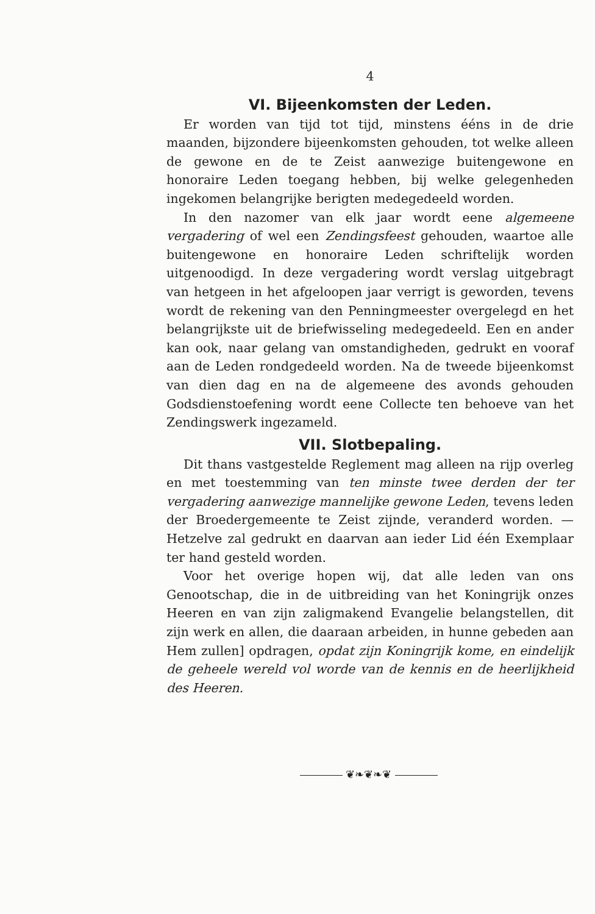4
VI. Bijeenkomsten der Leden.
Er worden van tijd tot tijd, minstens ééns in de drie maanden, bijzondere bijeenkomsten gehouden, tot welke alleen de gewone en de te Zeist aanwezige buitengewone en honoraire Leden toegang hebben, bij welke gelegenheden ingekomen belangrijke berigten medegedeeld worden.
In den nazomer van elk jaar wordt eene algemeene vergadering of wel een Zendingsfeest gehouden, waartoe alle buitengewone en honoraire Leden schriftelijk worden uitgenoodigd. In deze vergadering wordt verslag uitgebragt van hetgeen in het afgeloopen jaar verrigt is geworden, tevens wordt de rekening van den Penningmeester overgelegd en het belangrijkste uit de briefwisseling medegedeeld. Een en ander kan ook, naar gelang van omstandigheden, gedrukt en vooraf aan de Leden rondgedeeld worden. Na de tweede bijeenkomst van dien dag en na de algemeene des avonds gehouden Godsdienstoefening wordt eene Collecte ten behoeve van het Zendingswerk ingezameld.
VII. Slotbepaling.
Dit thans vastgestelde Reglement mag alleen na rijp overleg en met toestemming van ten minste twee derden der ter vergadering aanwezige mannelijke gewone Leden, tevens leden der Broedergemeente te Zeist zijnde, veranderd worden. — Hetzelve zal gedrukt en daarvan aan ieder Lid één Exemplaar ter hand gesteld worden.
Voor het overige hopen wij, dat alle leden van ons Genootschap, die in de uitbreiding van het Koningrijk onzes Heeren en van zijn zaligmakend Evangelie belangstellen, dit zijn werk en allen, die daaraan arbeiden, in hunne gebeden aan Hem zullen] opdragen, opdat zijn Koningrijk kome, en eindelijk de geheele wereld vol worde van de kennis en de heerlijkheid des Heeren.
❦❧❦❧❦